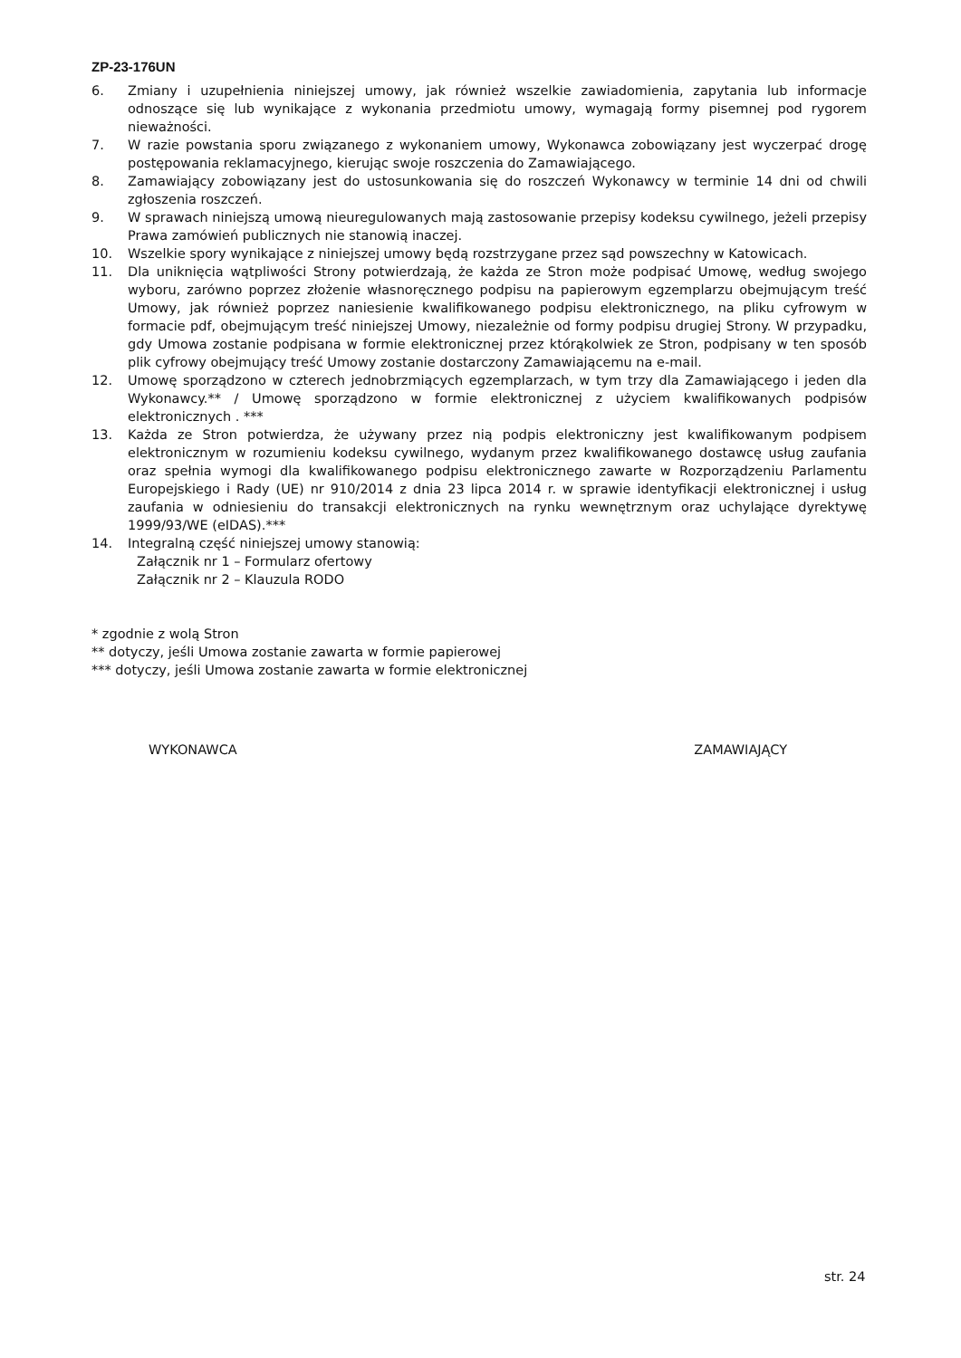ZP-23-176UN
6. Zmiany i uzupełnienia niniejszej umowy, jak również wszelkie zawiadomienia, zapytania lub informacje odnoszące się lub wynikające z wykonania przedmiotu umowy, wymagają formy pisemnej pod rygorem nieważności.
7. W razie powstania sporu związanego z wykonaniem umowy, Wykonawca zobowiązany jest wyczerpać drogę postępowania reklamacyjnego, kierując swoje roszczenia do Zamawiającego.
8. Zamawiający zobowiązany jest do ustosunkowania się do roszczeń Wykonawcy w terminie 14 dni od chwili zgłoszenia roszczeń.
9. W sprawach niniejszą umową nieuregulowanych mają zastosowanie przepisy kodeksu cywilnego, jeżeli przepisy Prawa zamówień publicznych nie stanowią inaczej.
10. Wszelkie spory wynikające z niniejszej umowy będą rozstrzygane przez sąd powszechny w Katowicach.
11. Dla uniknięcia wątpliwości Strony potwierdzają, że każda ze Stron może podpisać Umowę, według swojego wyboru, zarówno poprzez złożenie własnoręcznego podpisu na papierowym egzemplarzu obejmującym treść Umowy, jak również poprzez naniesienie kwalifikowanego podpisu elektronicznego, na pliku cyfrowym w formacie pdf, obejmującym treść niniejszej Umowy, niezależnie od formy podpisu drugiej Strony. W przypadku, gdy Umowa zostanie podpisana w formie elektronicznej przez którąkolwiek ze Stron, podpisany w ten sposób plik cyfrowy obejmujący treść Umowy zostanie dostarczony Zamawiającemu na e-mail.
12. Umowę sporządzono w czterech jednobrzmiących egzemplarzach, w tym trzy dla Zamawiającego i jeden dla Wykonawcy.** / Umowę sporządzono w formie elektronicznej z użyciem kwalifikowanych podpisów elektronicznych . ***
13. Każda ze Stron potwierdza, że używany przez nią podpis elektroniczny jest kwalifikowanym podpisem elektronicznym w rozumieniu kodeksu cywilnego, wydanym przez kwalifikowanego dostawcę usług zaufania oraz spełnia wymogi dla kwalifikowanego podpisu elektronicznego zawarte w Rozporządzeniu Parlamentu Europejskiego i Rady (UE) nr 910/2014 z dnia 23 lipca 2014 r. w sprawie identyfikacji elektronicznej i usług zaufania w odniesieniu do transakcji elektronicznych na rynku wewnętrznym oraz uchylające dyrektywę 1999/93/WE (eIDAS).***
14. Integralną część niniejszej umowy stanowią:
Załącznik nr 1 – Formularz ofertowy
Załącznik nr 2 – Klauzula RODO
* zgodnie z wolą Stron
** dotyczy, jeśli Umowa zostanie zawarta w formie papierowej
*** dotyczy, jeśli Umowa zostanie zawarta w formie elektronicznej
WYKONAWCA ZAMAWIAJĄCY
str. 24